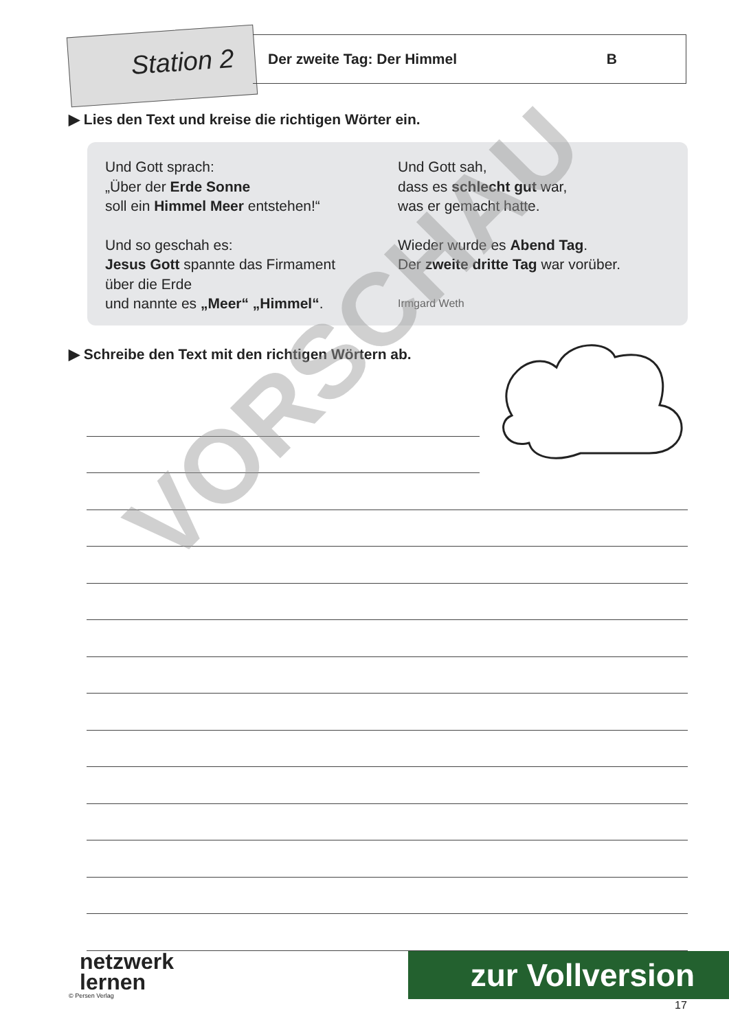Station 2 Der zweite Tag: Der Himmel B
▶ Lies den Text und kreise die richtigen Wörter ein.
Und Gott sprach:
„Über der Erde Sonne
soll ein Himmel Meer entstehen!“
Und so geschah es:
Jesus Gott spannte das Firmament
über die Erde
und nannte es „Meer“ „Himmel“.
Und Gott sah,
dass es schlecht gut war,
was er gemacht hatte.
Wieder wurde es Abend Tag.
Der zweite dritte Tag war vorüber.
Irmgard Weth
▶ Schreibe den Text mit den richtigen Wörtern ab.
VORSCHAU
netzwerk
lernen
© Persen Verlag
zur Vollversion
17